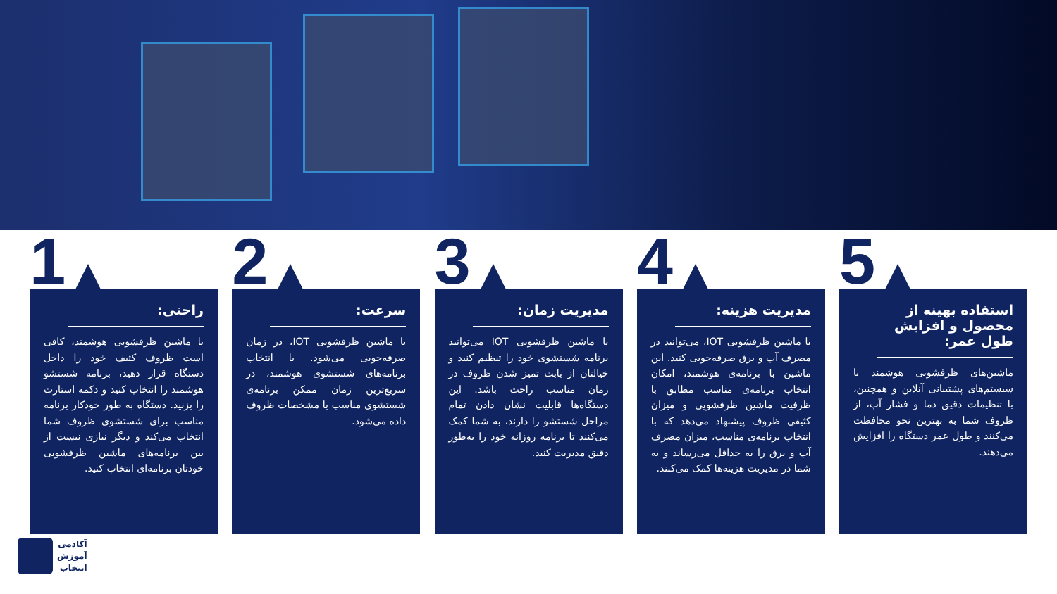1
راحتی:
با ماشین ظرفشویی هوشمند، کافی است ظروف کثیف خود را داخل دستگاه قرار دهید، برنامه شستشو هوشمند را انتخاب کنید و دکمه استارت را بزنید. دستگاه به طور خودکار برنامه مناسب برای شستشوی ظروف شما انتخاب می‌کند و دیگر نیازی نیست از بین برنامه‌های ماشین ظرفشویی خودتان برنامه‌ای انتخاب کنید.
2
سرعت:
با ماشین ظرفشویی IOT، در زمان صرفه‌جویی می‌شود. با انتخاب برنامه‌های شستشوی هوشمند، در سریع‌ترین زمان ممکن برنامه‌ی شستشوی مناسب با مشخصات ظروف داده می‌شود.
3
مدیریت زمان:
با ماشین ظرفشویی IOT می‌توانید برنامه شستشوی خود را تنظیم کنید و خیالتان از بابت تمیز شدن ظروف در زمان مناسب راحت باشد. این دستگاه‌ها قابلیت نشان دادن تمام مراحل شستشو را دارند، به شما کمک می‌کنند تا برنامه روزانه خود را به‌طور دقیق مدیریت کنید.
4
مدیریت هزینه:
با ماشین ظرفشویی IOT، می‌توانید در مصرف آب و برق صرفه‌جویی کنید. این ماشین با برنامه‌ی هوشمند، امکان انتخاب برنامه‌ی مناسب مطابق با ظرفیت ماشین ظرفشویی و میزان کثیفی ظروف پیشنهاد می‌دهد که با انتخاب برنامه‌ی مناسب، میزان مصرف آب و برق را به حداقل می‌رساند و به شما در مدیریت هزینه‌ها کمک می‌کنند.
5
استفاده بهینه از محصول و افزایش طول عمر:
ماشین‌های ظرفشویی هوشمند با سیستم‌های پشتیبانی آنلاین و همچنین، با تنظیمات دقیق دما و فشار آب، از ظروف شما به بهترین نحو محافظت می‌کنند و طول عمر دستگاه را افزایش می‌دهند.
آکادمی
آموزش
انتخاب